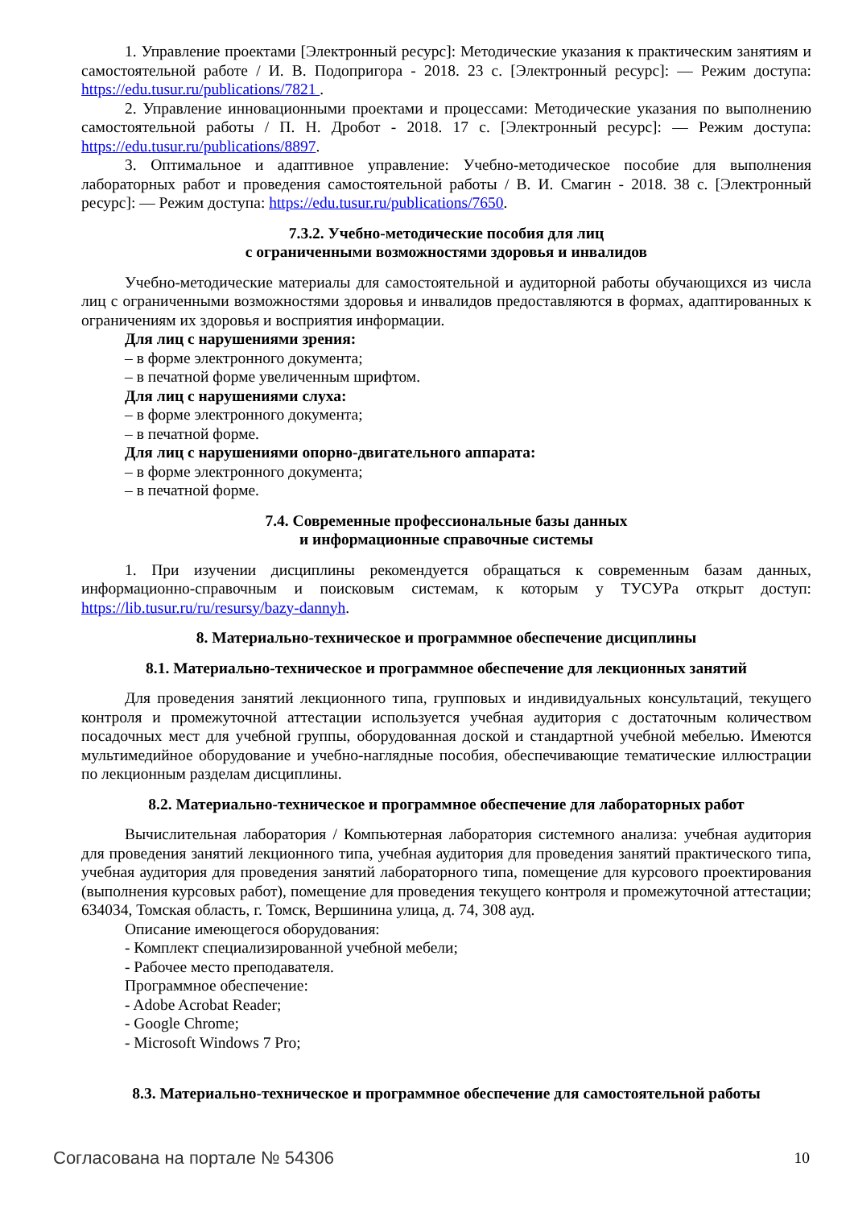1. Управление проектами [Электронный ресурс]: Методические указания к практическим занятиям и самостоятельной работе / И. В. Подопригора - 2018. 23 с. [Электронный ресурс]: — Режим доступа: https://edu.tusur.ru/publications/7821 .
2. Управление инновационными проектами и процессами: Методические указания по выполнению самостоятельной работы / П. Н. Дробот - 2018. 17 с. [Электронный ресурс]: — Режим доступа: https://edu.tusur.ru/publications/8897.
3. Оптимальное и адаптивное управление: Учебно-методическое пособие для выполнения лабораторных работ и проведения самостоятельной работы / В. И. Смагин - 2018. 38 с. [Электронный ресурс]: — Режим доступа: https://edu.tusur.ru/publications/7650.
7.3.2. Учебно-методические пособия для лиц
с ограниченными возможностями здоровья и инвалидов
Учебно-методические материалы для самостоятельной и аудиторной работы обучающихся из числа лиц с ограниченными возможностями здоровья и инвалидов предоставляются в формах, адаптированных к ограничениям их здоровья и восприятия информации.
Для лиц с нарушениями зрения:
– в форме электронного документа;
– в печатной форме увеличенным шрифтом.
Для лиц с нарушениями слуха:
– в форме электронного документа;
– в печатной форме.
Для лиц с нарушениями опорно-двигательного аппарата:
– в форме электронного документа;
– в печатной форме.
7.4. Современные профессиональные базы данных
и информационные справочные системы
1. При изучении дисциплины рекомендуется обращаться к современным базам данных, информационно-справочным и поисковым системам, к которым у ТУСУРа открыт доступ: https://lib.tusur.ru/ru/resursy/bazy-dannyh.
8. Материально-техническое и программное обеспечение дисциплины
8.1. Материально-техническое и программное обеспечение для лекционных занятий
Для проведения занятий лекционного типа, групповых и индивидуальных консультаций, текущего контроля и промежуточной аттестации используется учебная аудитория с достаточным количеством посадочных мест для учебной группы, оборудованная доской и стандартной учебной мебелью. Имеются мультимедийное оборудование и учебно-наглядные пособия, обеспечивающие тематические иллюстрации по лекционным разделам дисциплины.
8.2. Материально-техническое и программное обеспечение для лабораторных работ
Вычислительная лаборатория / Компьютерная лаборатория системного анализа: учебная аудитория для проведения занятий лекционного типа, учебная аудитория для проведения занятий практического типа, учебная аудитория для проведения занятий лабораторного типа, помещение для курсового проектирования (выполнения курсовых работ), помещение для проведения текущего контроля и промежуточной аттестации; 634034, Томская область, г. Томск, Вершинина улица, д. 74, 308 ауд.
Описание имеющегося оборудования:
- Комплект специализированной учебной мебели;
- Рабочее место преподавателя.
Программное обеспечение:
- Adobe Acrobat Reader;
- Google Chrome;
- Microsoft Windows 7 Pro;
8.3. Материально-техническое и программное обеспечение для самостоятельной работы
Согласована на портале № 54306 10